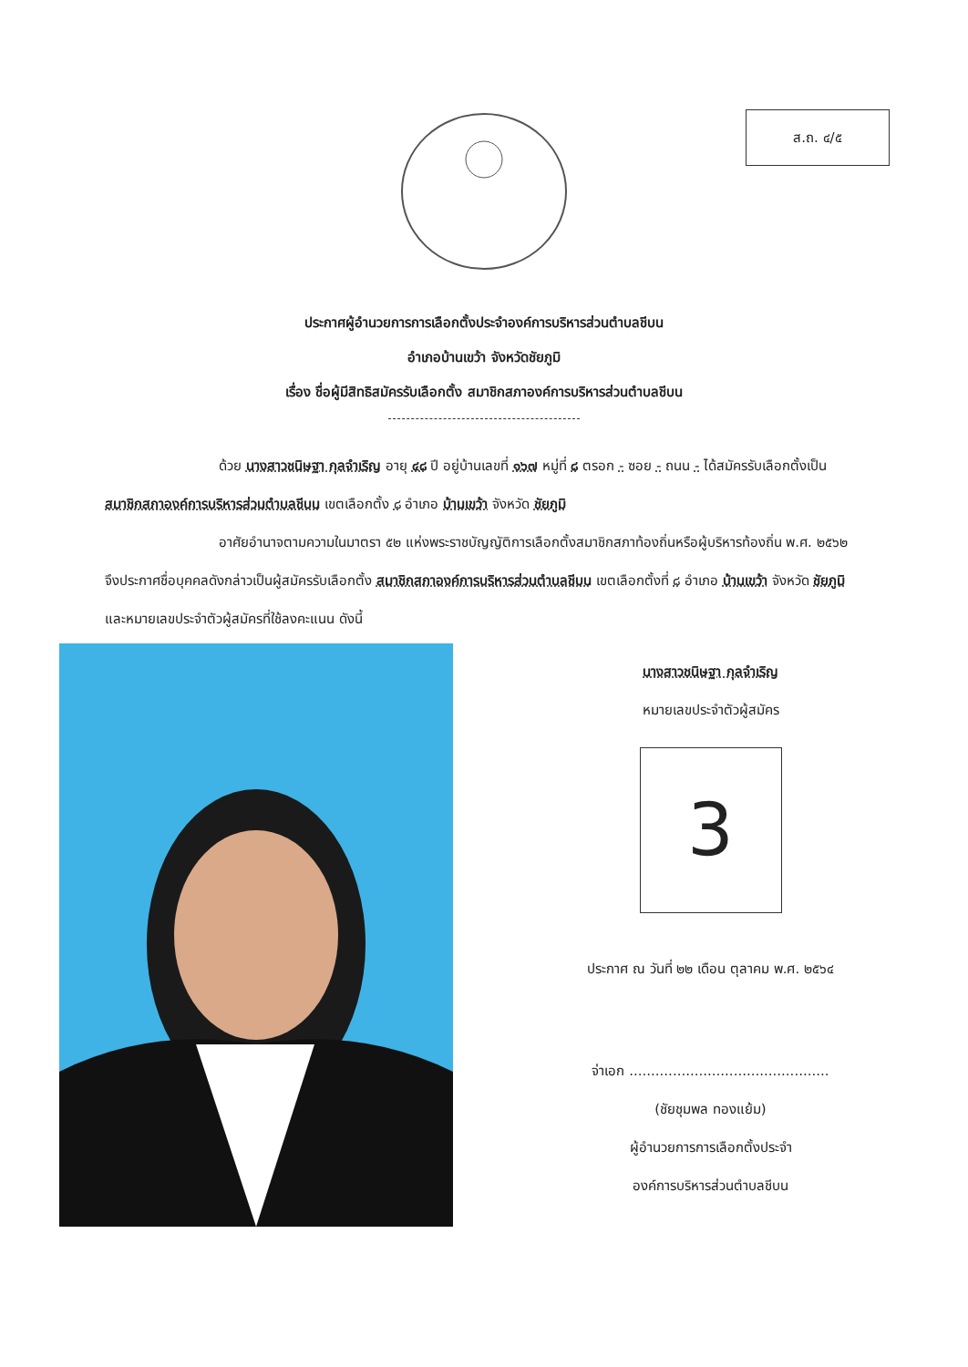ส.ถ. ๔/๕
ประกาศผู้อำนวยการการเลือกตั้งประจำองค์การบริหารส่วนตำบลชีบน
อำเภอบ้านเขว้า จังหวัดชัยภูมิ
เรื่อง ชื่อผู้มีสิทธิสมัครรับเลือกตั้ง สมาชิกสภาองค์การบริหารส่วนตำบลชีบน
ด้วย นางสาวชนิษฐา กุลจำเริญ อายุ ๔๘ ปี อยู่บ้านเลขที่ ๑๖๗ หมู่ที่ ๘ ตรอก - ซอย - ถนน - ได้สมัครรับเลือกตั้งเป็น สมาชิกสภาองค์การบริหารส่วนตำบลชีบน เขตเลือกตั้ง ๘ อำเภอ บ้านเขว้า จังหวัด ชัยภูมิ
อาศัยอำนาจตามความในมาตรา ๕๒ แห่งพระราชบัญญัติการเลือกตั้งสมาชิกสภาท้องถิ่นหรือผู้บริหารท้องถิ่น พ.ศ. ๒๕๖๒ จึงประกาศชื่อบุคคลดังกล่าวเป็นผู้สมัครรับเลือกตั้ง สมาชิกสภาองค์การบริหารส่วนตำบลชีบน เขตเลือกตั้งที่ ๘ อำเภอ บ้านเขว้า จังหวัด ชัยภูมิ และหมายเลขประจำตัวผู้สมัครที่ใช้ลงคะแนน ดังนี้
นางสาวชนิษฐา กุลจำเริญ
หมายเลขประจำตัวผู้สมัคร
3
ประกาศ ณ วันที่ ๒๒ เดือน ตุลาคม พ.ศ. ๒๕๖๔
จ่าเอก ..............................................
(ชัยชุมพล ทองแย้ม)
ผู้อำนวยการการเลือกตั้งประจำ
องค์การบริหารส่วนตำบลชีบน